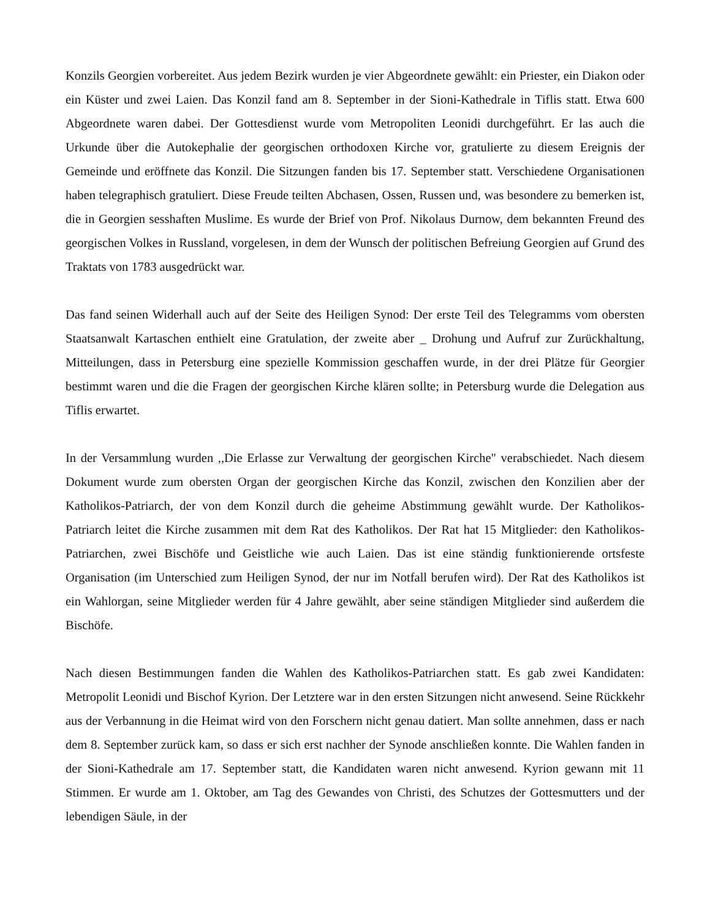Konzils Georgien vorbereitet. Aus jedem Bezirk wurden je vier Abgeordnete gewählt: ein Priester, ein Diakon oder ein Küster und zwei Laien. Das Konzil fand am 8. September in der Sioni-Kathedrale in Tiflis statt. Etwa 600 Abgeordnete waren dabei. Der Gottesdienst wurde vom Metropoliten Leonidi durchgeführt. Er las auch die Urkunde über die Autokephalie der georgischen orthodoxen Kirche vor, gratulierte zu diesem Ereignis der Gemeinde und eröffnete das Konzil. Die Sitzungen fanden bis 17. September statt. Verschiedene Organisationen haben telegraphisch gratuliert. Diese Freude teilten Abchasen, Ossen, Russen und, was besondere zu bemerken ist, die in Georgien sesshaften Muslime. Es wurde der Brief von Prof. Nikolaus Durnow, dem bekannten Freund des georgischen Volkes in Russland, vorgelesen, in dem der Wunsch der politischen Befreiung Georgien auf Grund des Traktats von 1783 ausgedrückt war.
Das fand seinen Widerhall auch auf der Seite des Heiligen Synod: Der erste Teil des Telegramms vom obersten Staatsanwalt Kartaschen enthielt eine Gratulation, der zweite aber _ Drohung und Aufruf zur Zurückhaltung, Mitteilungen, dass in Petersburg eine spezielle Kommission geschaffen wurde, in der drei Plätze für Georgier bestimmt waren und die die Fragen der georgischen Kirche klären sollte; in Petersburg wurde die Delegation aus Tiflis erwartet.
In der Versammlung wurden ,,Die Erlasse zur Verwaltung der georgischen Kirche" verabschiedet. Nach diesem Dokument wurde zum obersten Organ der georgischen Kirche das Konzil, zwischen den Konzilien aber der Katholikos-Patriarch, der von dem Konzil durch die geheime Abstimmung gewählt wurde. Der Katholikos-Patriarch leitet die Kirche zusammen mit dem Rat des Katholikos. Der Rat hat 15 Mitglieder: den Katholikos-Patriarchen, zwei Bischöfe und Geistliche wie auch Laien. Das ist eine ständig funktionierende ortsfeste Organisation (im Unterschied zum Heiligen Synod, der nur im Notfall berufen wird). Der Rat des Katholikos ist ein Wahlorgan, seine Mitglieder werden für 4 Jahre gewählt, aber seine ständigen Mitglieder sind außerdem die Bischöfe.
Nach diesen Bestimmungen fanden die Wahlen des Katholikos-Patriarchen statt. Es gab zwei Kandidaten: Metropolit Leonidi und Bischof Kyrion. Der Letztere war in den ersten Sitzungen nicht anwesend. Seine Rückkehr aus der Verbannung in die Heimat wird von den Forschern nicht genau datiert. Man sollte annehmen, dass er nach dem 8. September zurück kam, so dass er sich erst nachher der Synode anschließen konnte. Die Wahlen fanden in der Sioni-Kathedrale am 17. September statt, die Kandidaten waren nicht anwesend. Kyrion gewann mit 11 Stimmen. Er wurde am 1. Oktober, am Tag des Gewandes von Christi, des Schutzes der Gottesmutters und der lebendigen Säule, in der